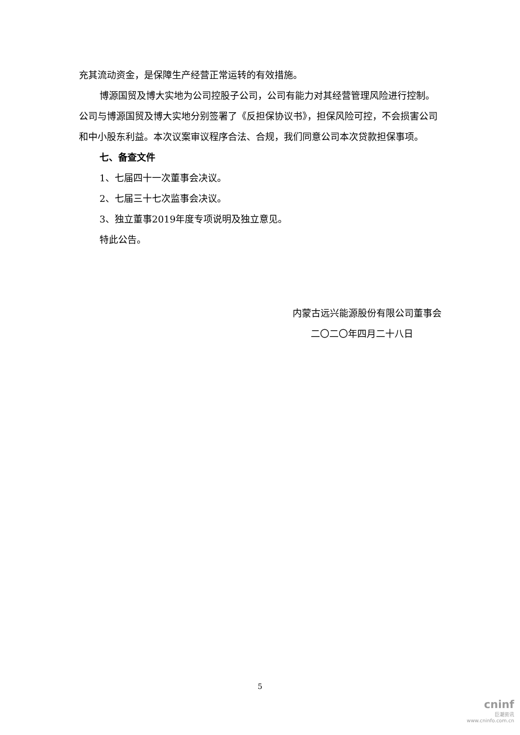充其流动资金，是保障生产经营正常运转的有效措施。
博源国贸及博大实地为公司控股子公司，公司有能力对其经营管理风险进行控制。公司与博源国贸及博大实地分别签署了《反担保协议书》，担保风险可控，不会损害公司和中小股东利益。本次议案审议程序合法、合规，我们同意公司本次贷款担保事项。
七、备查文件
1、七届四十一次董事会决议。
2、七届三十七次监事会决议。
3、独立董事2019年度专项说明及独立意见。
特此公告。
内蒙古远兴能源股份有限公司董事会
二〇二〇年四月二十八日
5
cninf
巨潮资讯
www.cninfo.com.cn